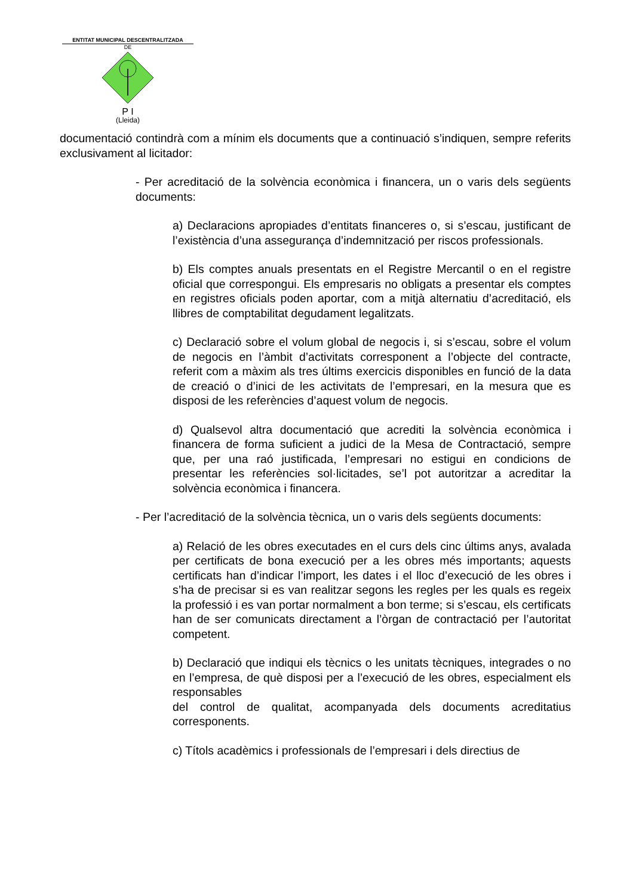ENTITAT MUNICIPAL DESCENTRALITZADA
DE
P I
(Lleida)
documentació contindrà com a mínim els documents que a continuació s’indiquen, sempre referits exclusivament al licitador:
- Per acreditació de la solvència econòmica i financera, un o varis dels següents documents:
a) Declaracions apropiades d’entitats financeres o, si s’escau, justificant de l’existència d’una assegurança d’indemnització per riscos professionals.
b) Els comptes anuals presentats en el Registre Mercantil o en el registre oficial que correspongui. Els empresaris no obligats a presentar els comptes en registres oficials poden aportar, com a mitjà alternatiu d’acreditació, els llibres de comptabilitat degudament legalitzats.
c) Declaració sobre el volum global de negocis i, si s’escau, sobre el volum de negocis en l’àmbit d’activitats corresponent a l’objecte del contracte, referit com a màxim als tres últims exercicis disponibles en funció de la data de creació o d’inici de les activitats de l’empresari, en la mesura que es disposi de les referències d’aquest volum de negocis.
d) Qualsevol altra documentació que acrediti la solvència econòmica i financera de forma suficient a judici de la Mesa de Contractació, sempre que, per una raó justificada, l’empresari no estigui en condicions de presentar les referències sol·licitades, se’l pot autoritzar a acreditar la solvència econòmica i financera.
- Per l’acreditació de la solvència tècnica, un o varis dels següents documents:
a) Relació de les obres executades en el curs dels cinc últims anys, avalada per certificats de bona execució per a les obres més importants; aquests certificats han d’indicar l’import, les dates i el lloc d’execució de les obres i s’ha de precisar si es van realitzar segons les regles per les quals es regeix la professió i es van portar normalment a bon terme; si s’escau, els certificats han de ser comunicats directament a l’òrgan de contractació per l’autoritat competent.
b) Declaració que indiqui els tècnics o les unitats tècniques, integrades o no en l’empresa, de què disposi per a l’execució de les obres, especialment els responsables
del control de qualitat, acompanyada dels documents acreditatius corresponents.
c) Títols acadèmics i professionals de l’empresari i dels directius de